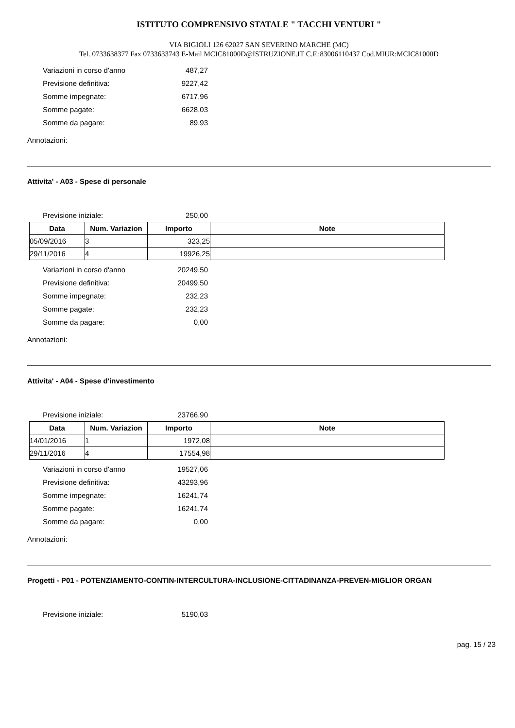ISTITUTO COMPRENSIVO STATALE " TACCHI VENTURI "
VIA BIGIOLI 126 62027 SAN SEVERINO MARCHE (MC)
Tel. 0733638377 Fax 0733633743 E-Mail MCIC81000D@ISTRUZIONE.IT C.F.:83006110437 Cod.MIUR:MCIC81000D
Variazioni in corso d'anno 487,27
Previsione definitiva: 9227,42
Somme impegnate: 6717,96
Somme pagate: 6628,03
Somme da pagare: 89,93
Annotazioni:
Attivita' - A03 - Spese di personale
Previsione iniziale: 250,00
| Data | Num. Variazion | Importo | Note |
| --- | --- | --- | --- |
| 05/09/2016 | 3 | 323,25 | |
| 29/11/2016 | 4 | 19926,25 | |
Variazioni in corso d'anno 20249,50
Previsione definitiva: 20499,50
Somme impegnate: 232,23
Somme pagate: 232,23
Somme da pagare: 0,00
Annotazioni:
Attivita' - A04 - Spese d'investimento
Previsione iniziale: 23766,90
| Data | Num. Variazion | Importo | Note |
| --- | --- | --- | --- |
| 14/01/2016 | 1 | 1972,08 | |
| 29/11/2016 | 4 | 17554,98 | |
Variazioni in corso d'anno 19527,06
Previsione definitiva: 43293,96
Somme impegnate: 16241,74
Somme pagate: 16241,74
Somme da pagare: 0,00
Annotazioni:
Progetti - P01 - POTENZIAMENTO-CONTIN-INTERCULTURA-INCLUSIONE-CITTADINANZA-PREVEN-MIGLIOR ORGAN
Previsione iniziale: 5190,03
pag. 15 / 23